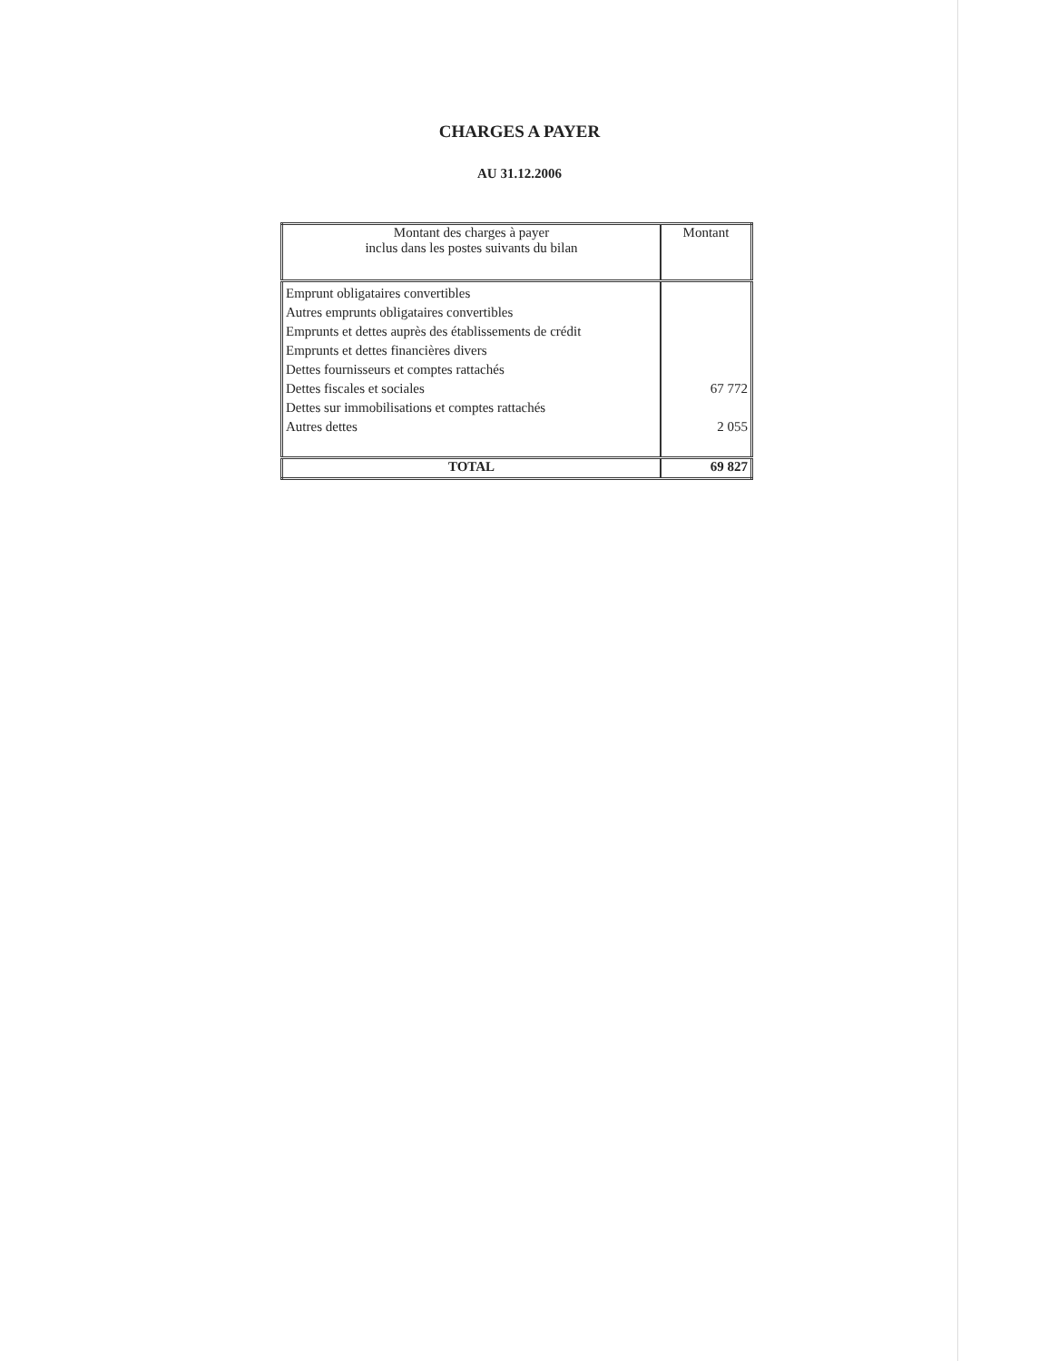CHARGES A PAYER
AU 31.12.2006
| Montant des charges à payer inclus dans les postes suivants du bilan | Montant |
| --- | --- |
| Emprunt obligataires convertibles Autres emprunts obligataires convertibles Emprunts et dettes auprès des établissements de crédit Emprunts et dettes financières divers Dettes fournisseurs et comptes rattachés Dettes fiscales et sociales Dettes sur immobilisations et comptes rattachés Autres dettes | 67 772 2 055 |
| TOTAL | 69 827 |